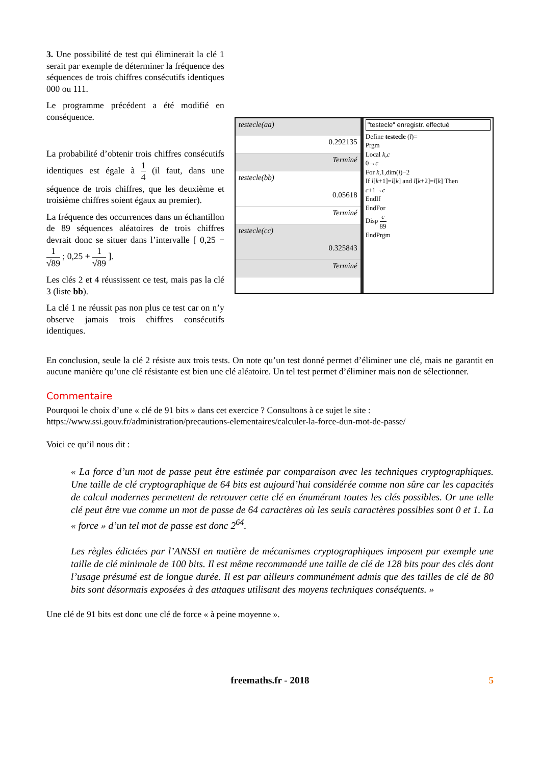3. Une possibilité de test qui éliminerait la clé 1 serait par exemple de déterminer la fréquence des séquences de trois chiffres consécutifs identiques 000 ou 111.
Le programme précédent a été modifié en conséquence.
La probabilité d’obtenir trois chiffres consécutifs identiques est égale à 1 4 (il faut, dans une séquence de trois chiffres, que les deuxième et troisième chiffres soient égaux au premier).
La fréquence des occurrences dans un échantillon de 89 séquences aléatoires de trois chiffres devrait donc se situer dans l’intervalle [ 0,25 − 1 √89 ; 0,25 + 1 √89 ].
Les clés 2 et 4 réussissent ce test, mais pas la clé 3 (liste bb).
La clé 1 ne réussit pas non plus ce test car on n’y observe jamais trois chiffres consécutifs identiques.
testecle(aa)
0.292135
Terminé
testecle(bb)
0.05618
Terminé
testecle(cc)
0.325843
Terminé
"testecle" enregistr. effectué
Define testecle (l)=
Prgm
Local k,c
0→c
For k,1,dim(l)−2
If l[k+1]=l[k] and l[k+2]=l[k] Then
c+1→c
EndIf
EndFor
Disp c 89
EndPrgm
En conclusion, seule la clé 2 résiste aux trois tests. On note qu’un test donné permet d’éliminer une clé, mais ne garantit en aucune manière qu’une clé résistante est bien une clé aléatoire. Un tel test permet d’éliminer mais non de sélectionner.
Commentaire
Pourquoi le choix d’une « clé de 91 bits » dans cet exercice ? Consultons à ce sujet le site :
https://www.ssi.gouv.fr/administration/precautions-elementaires/calculer-la-force-dun-mot-de-passe/
Voici ce qu’il nous dit :
« La force d’un mot de passe peut être estimée par comparaison avec les techniques cryptographiques. Une taille de clé cryptographique de 64 bits est aujourd’hui considérée comme non sûre car les capacités de calcul modernes permettent de retrouver cette clé en énumérant toutes les clés possibles. Or une telle clé peut être vue comme un mot de passe de 64 caractères où les seuls caractères possibles sont 0 et 1. La « force » d’un tel mot de passe est donc 2<sup>64</sup>.
Les règles édictées par l’ANSSI en matière de mécanismes cryptographiques imposent par exemple une taille de clé minimale de 100 bits. Il est même recommandé une taille de clé de 128 bits pour des clés dont l’usage présumé est de longue durée. Il est par ailleurs communément admis que des tailles de clé de 80 bits sont désormais exposées à des attaques utilisant des moyens techniques conséquents. »
Une clé de 91 bits est donc une clé de force « à peine moyenne ».
freemaths.fr - 2018 5